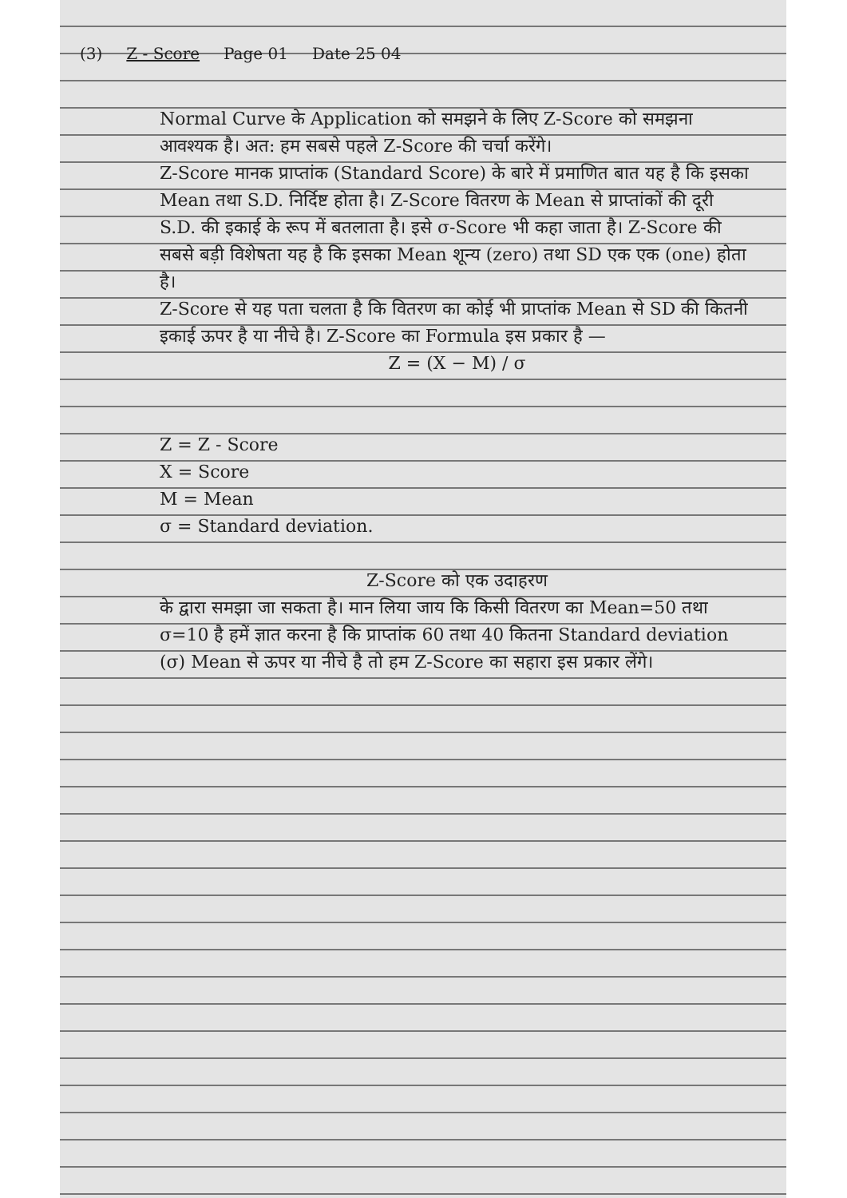(3) Z - Score Page 01 Date 25 04
Normal Curve के Application को समझने के लिए Z-Score को समझना आवश्यक है। अत: हम सबसे पहले Z-Score की चर्चा करेंगे।
Z-Score मानक प्राप्तांक (Standard Score) के बारे में प्रमाणित बात यह है कि इसका Mean तथा S.D. निर्दिष्ट होता है। Z-Score वितरण के Mean से प्राप्तांकों की दूरी S.D. की इकाई के रूप में बतलाता है। इसे σ-Score भी कहा जाता है। Z-Score की सबसे बड़ी विशेषता यह है कि इसका Mean शून्य (zero) तथा SD एक एक (one) होता है।
Z-Score से यह पता चलता है कि वितरण का कोई भी प्राप्तांक Mean से SD की कितनी इकाई ऊपर है या नीचे है। Z-Score का Formula इस प्रकार है —
Z = (X − M) / σ
Z = Z - Score
X = Score
M = Mean
σ = Standard deviation.
Z-Score को एक उदाहरण
के द्वारा समझा जा सकता है। मान लिया जाय कि किसी वितरण का Mean=50 तथा σ=10 है हमें ज्ञात करना है कि प्राप्तांक 60 तथा 40 कितना Standard deviation (σ) Mean से ऊपर या नीचे है तो हम Z-Score का सहारा इस प्रकार लेंगे।